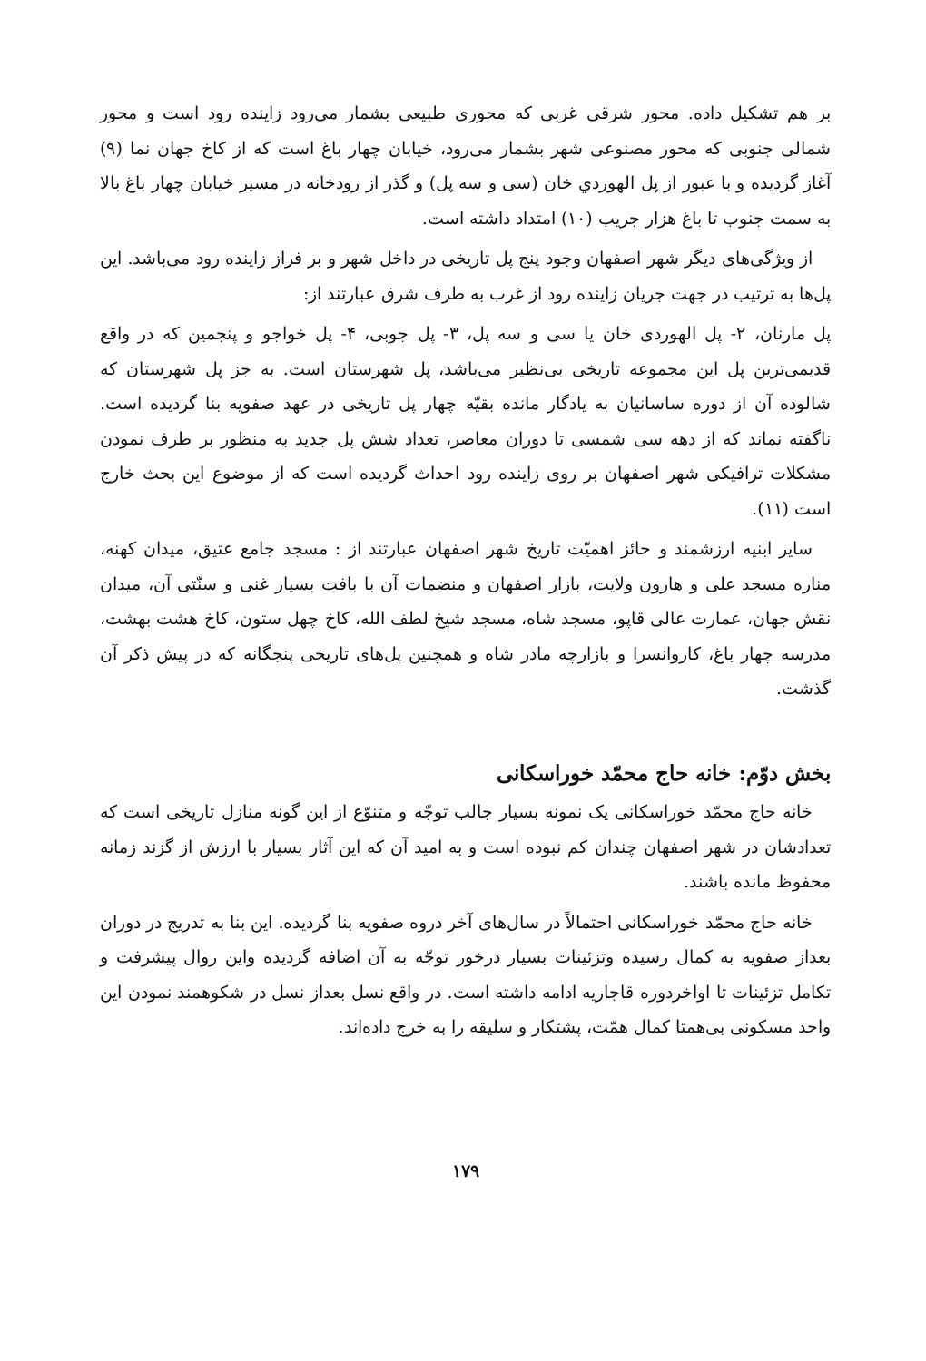بر هم تشکیل داده. محور شرقی غربی که محوری طبیعی بشمار می‌رود زاینده رود است و محور شمالی جنوبی که محور مصنوعی شهر بشمار می‌رود، خیابان چهار باغ است که از کاخ جهان نما (۹) آغاز گردیده و با عبور از پل الهوردي خان (سی و سه پل) و گذر از رودخانه در مسیر خیابان چهار باغ بالا به سمت جنوب تا باغ هزار جریب (۱۰) امتداد داشته است.
از ویژگی‌های دیگر شهر اصفهان وجود پنج پل تاریخی در داخل شهر و بر فراز زاینده رود می‌باشد. این پل‌ها به ترتیب در جهت جریان زاینده رود از غرب به طرف شرق عبارتند از:
پل مارنان، ۲- پل الهوردی خان یا سی و سه پل، ۳- پل جوبی، ۴- پل خواجو و پنجمین که در واقع قدیمی‌ترین پل این مجموعه تاریخی بی‌نظیر می‌باشد، پل شهرستان است. به جز پل شهرستان که شالوده آن از دوره ساسانیان به یادگار مانده بقیّه چهار پل تاریخی در عهد صفویه بنا گردیده است. ناگفته نماند که از دهه سی شمسی تا دوران معاصر، تعداد شش پل جدید به منظور بر طرف نمودن مشکلات ترافیکی شهر اصفهان بر روی زاینده رود احداث گردیده است که از موضوع این بحث خارج است (۱۱).
سایر ابنیه ارزشمند و حائز اهمیّت تاریخ شهر اصفهان عبارتند از : مسجد جامع عتیق، میدان کهنه، مناره مسجد علی و هارون ولایت، بازار اصفهان و منضمات آن با بافت بسیار غنی و سنّتی آن، میدان نقش جهان، عمارت عالی قاپو، مسجد شاه، مسجد شیخ لطف الله، کاخ چهل ستون، کاخ هشت بهشت، مدرسه چهار باغ، کاروانسرا و بازارچه مادر شاه و همچنین پل‌های تاریخی پنجگانه که در پیش ذکر آن گذشت.
بخش دوّم: خانه حاج محمّد خوراسکانی
خانه حاج محمّد خوراسکانی یک نمونه بسیار جالب توجّه و متنوّع از این گونه منازل تاریخی است که تعدادشان در شهر اصفهان چندان کم نبوده است و به امید آن که این آثار بسیار با ارزش از گزند زمانه محفوظ مانده باشند.
خانه حاج محمّد خوراسکانی احتمالاً در سال‌های آخر دروه صفویه بنا گردیده. این بنا به تدریج در دوران بعداز صفویه به کمال رسیده وتزئینات بسیار درخور توجّه به آن اضافه گردیده واین روال پیشرفت و تکامل تزئینات تا اواخردوره قاجاریه ادامه داشته است. در واقع نسل بعداز نسل در شکوهمند نمودن این واحد مسکونی بی‌همتا کمال همّت، پشتکار و سلیقه را به خرج داده‌اند.
۱۷۹